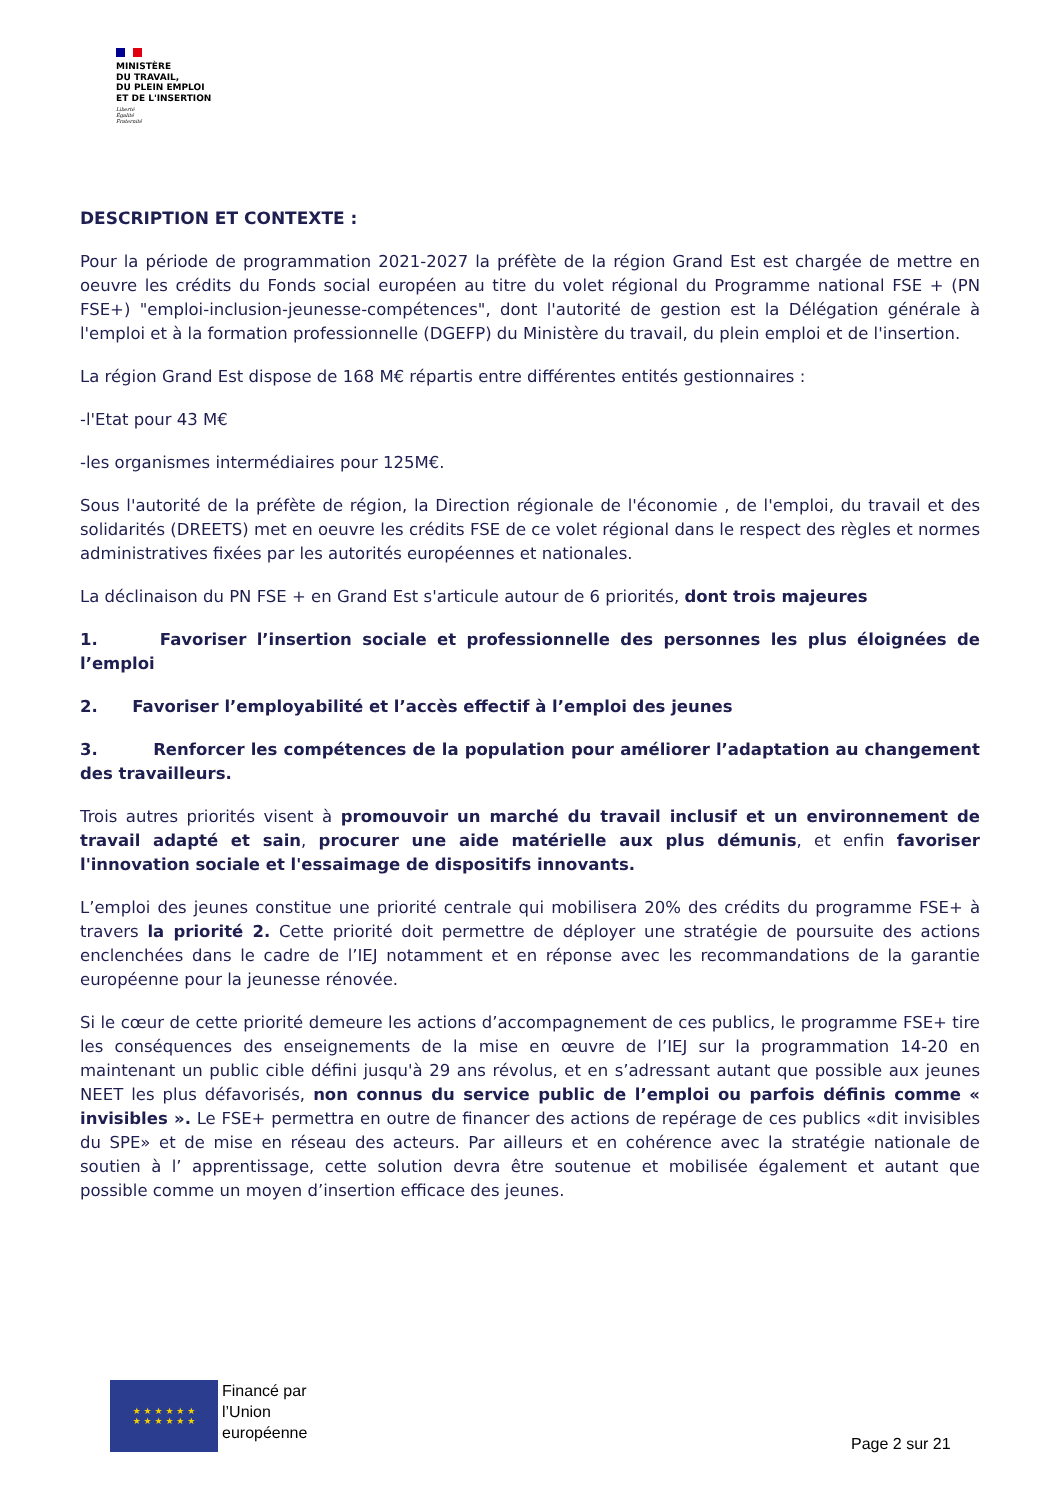MINISTÈRE
DU TRAVAIL,
DU PLEIN EMPLOI
ET DE L'INSERTION
Liberté
Égalité
Fraternité
DESCRIPTION ET CONTEXTE :
Pour la période de programmation 2021-2027 la préfète de la région Grand Est est chargée de mettre en oeuvre les crédits du Fonds social européen au titre du volet régional du Programme national FSE + (PN FSE+) "emploi-inclusion-jeunesse-compétences", dont l'autorité de gestion est la Délégation générale à l'emploi et à la formation professionnelle (DGEFP) du Ministère du travail, du plein emploi et de l'insertion.
La région Grand Est dispose de 168 M€ répartis entre différentes entités gestionnaires :
-l'Etat pour 43 M€
-les organismes intermédiaires pour 125M€.
Sous l'autorité de la préfète de région, la Direction régionale de l'économie , de l'emploi, du travail et des solidarités (DREETS) met en oeuvre les crédits FSE de ce volet régional dans le respect des règles et normes administratives fixées par les autorités européennes et nationales.
La déclinaison du PN FSE + en Grand Est s'articule autour de 6 priorités, dont trois majeures
1. Favoriser l’insertion sociale et professionnelle des personnes les plus éloignées de l’emploi
2. Favoriser l’employabilité et l’accès effectif à l’emploi des jeunes
3. Renforcer les compétences de la population pour améliorer l’adaptation au changement des travailleurs.
Trois autres priorités visent à promouvoir un marché du travail inclusif et un environnement de travail adapté et sain, procurer une aide matérielle aux plus démunis, et enfin favoriser l'innovation sociale et l'essaimage de dispositifs innovants.
L’emploi des jeunes constitue une priorité centrale qui mobilisera 20% des crédits du programme FSE+ à travers la priorité 2. Cette priorité doit permettre de déployer une stratégie de poursuite des actions enclenchées dans le cadre de l’IEJ notamment et en réponse avec les recommandations de la garantie européenne pour la jeunesse rénovée.
Si le cœur de cette priorité demeure les actions d’accompagnement de ces publics, le programme FSE+ tire les conséquences des enseignements de la mise en œuvre de l’IEJ sur la programmation 14-20 en maintenant un public cible défini jusqu'à 29 ans révolus, et en s’adressant autant que possible aux jeunes NEET les plus défavorisés, non connus du service public de l’emploi ou parfois définis comme « invisibles ». Le FSE+ permettra en outre de financer des actions de repérage de ces publics «dit invisibles du SPE» et de mise en réseau des acteurs. Par ailleurs et en cohérence avec la stratégie nationale de soutien à l’ apprentissage, cette solution devra être soutenue et mobilisée également et autant que possible comme un moyen d’insertion efficace des jeunes.
★ ★ ★ ★ ★ ★
★ ★ ★ ★ ★ ★
Financé par
l’Union
européenne
Page 2 sur 21